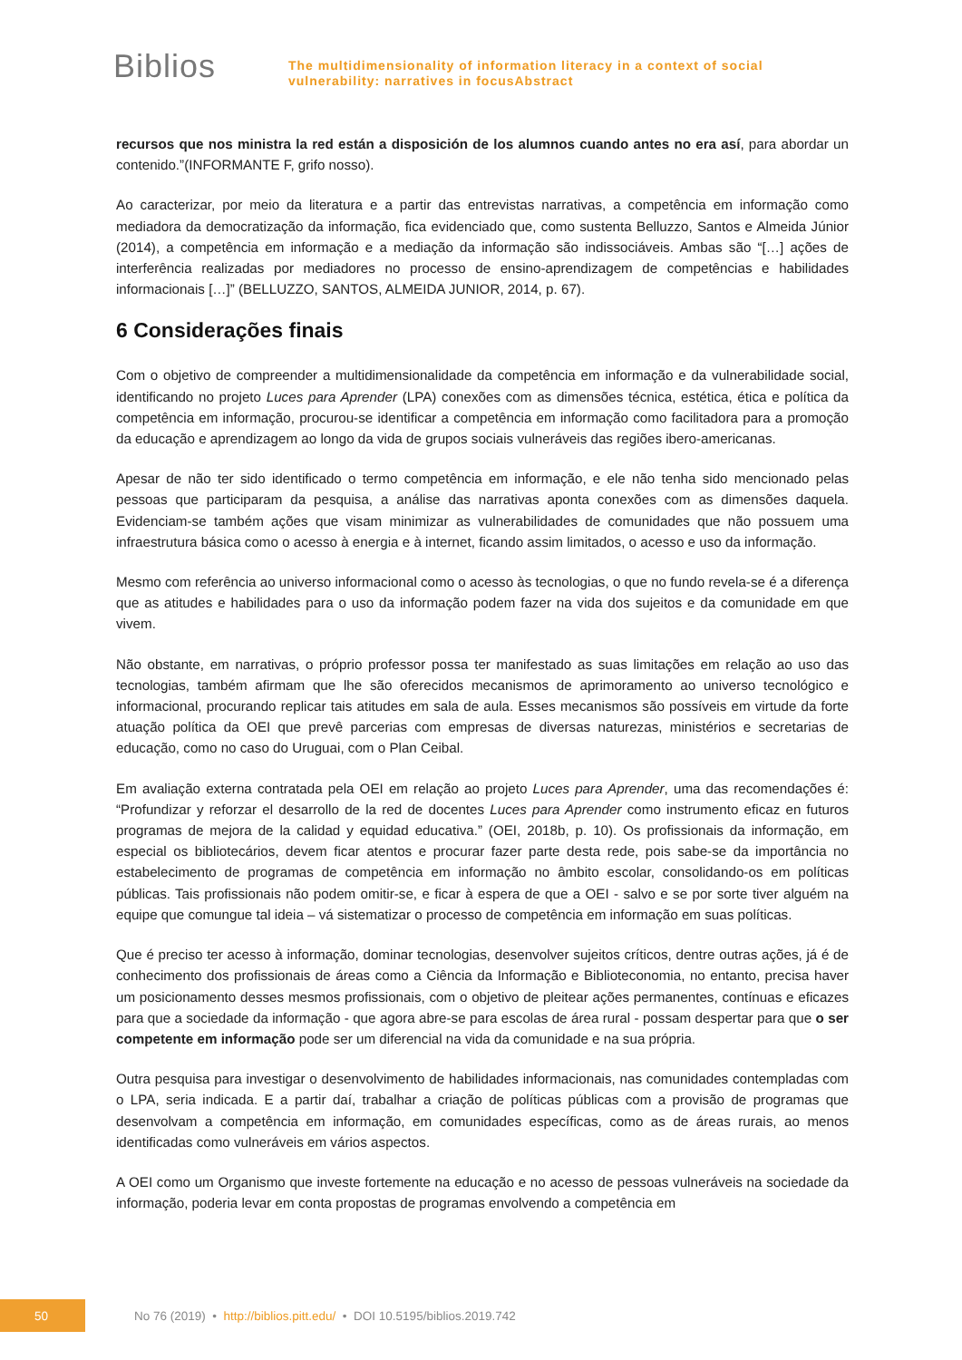Biblios
The multidimensionality of information literacy in a context of social
vulnerability: narratives in focusAbstract
recursos que nos ministra la red están a disposición de los alumnos cuando antes no era así, para abordar un contenido.”(INFORMANTE F, grifo nosso).
Ao caracterizar, por meio da literatura e a partir das entrevistas narrativas, a competência em informação como mediadora da democratização da informação, fica evidenciado que, como sustenta Belluzzo, Santos e Almeida Júnior (2014), a competência em informação e a mediação da informação são indissociáveis. Ambas são “[…] ações de interferência realizadas por mediadores no processo de ensino-aprendizagem de competências e habilidades informacionais […]” (BELLUZZO, SANTOS, ALMEIDA JUNIOR, 2014, p. 67).
6 Considerações finais
Com o objetivo de compreender a multidimensionalidade da competência em informação e da vulnerabilidade social, identificando no projeto Luces para Aprender (LPA) conexões com as dimensões técnica, estética, ética e política da competência em informação, procurou-se identificar a competência em informação como facilitadora para a promoção da educação e aprendizagem ao longo da vida de grupos sociais vulneráveis das regiões ibero-americanas.
Apesar de não ter sido identificado o termo competência em informação, e ele não tenha sido mencionado pelas pessoas que participaram da pesquisa, a análise das narrativas aponta conexões com as dimensões daquela. Evidenciam-se também ações que visam minimizar as vulnerabilidades de comunidades que não possuem uma infraestrutura básica como o acesso à energia e à internet, ficando assim limitados, o acesso e uso da informação.
Mesmo com referência ao universo informacional como o acesso às tecnologias, o que no fundo revela-se é a diferença que as atitudes e habilidades para o uso da informação podem fazer na vida dos sujeitos e da comunidade em que vivem.
Não obstante, em narrativas, o próprio professor possa ter manifestado as suas limitações em relação ao uso das tecnologias, também afirmam que lhe são oferecidos mecanismos de aprimoramento ao universo tecnológico e informacional, procurando replicar tais atitudes em sala de aula. Esses mecanismos são possíveis em virtude da forte atuação política da OEI que prevê parcerias com empresas de diversas naturezas, ministérios e secretarias de educação, como no caso do Uruguai, com o Plan Ceibal.
Em avaliação externa contratada pela OEI em relação ao projeto Luces para Aprender, uma das recomendações é: “Profundizar y reforzar el desarrollo de la red de docentes Luces para Aprender como instrumento eficaz en futuros programas de mejora de la calidad y equidad educativa.” (OEI, 2018b, p. 10). Os profissionais da informação, em especial os bibliotecários, devem ficar atentos e procurar fazer parte desta rede, pois sabe-se da importância no estabelecimento de programas de competência em informação no âmbito escolar, consolidando-os em políticas públicas. Tais profissionais não podem omitir-se, e ficar à espera de que a OEI - salvo e se por sorte tiver alguém na equipe que comungue tal ideia – vá sistematizar o processo de competência em informação em suas políticas.
Que é preciso ter acesso à informação, dominar tecnologias, desenvolver sujeitos críticos, dentre outras ações, já é de conhecimento dos profissionais de áreas como a Ciência da Informação e Biblioteconomia, no entanto, precisa haver um posicionamento desses mesmos profissionais, com o objetivo de pleitear ações permanentes, contínuas e eficazes para que a sociedade da informação - que agora abre-se para escolas de área rural - possam despertar para que o ser competente em informação pode ser um diferencial na vida da comunidade e na sua própria.
Outra pesquisa para investigar o desenvolvimento de habilidades informacionais, nas comunidades contempladas com o LPA, seria indicada. E a partir daí, trabalhar a criação de políticas públicas com a provisão de programas que desenvolvam a competência em informação, em comunidades específicas, como as de áreas rurais, ao menos identificadas como vulneráveis em vários aspectos.
A OEI como um Organismo que investe fortemente na educação e no acesso de pessoas vulneráveis na sociedade da informação, poderia levar em conta propostas de programas envolvendo a competência em
50
No 76 (2019) • http://biblios.pitt.edu/ • DOI 10.5195/biblios.2019.742